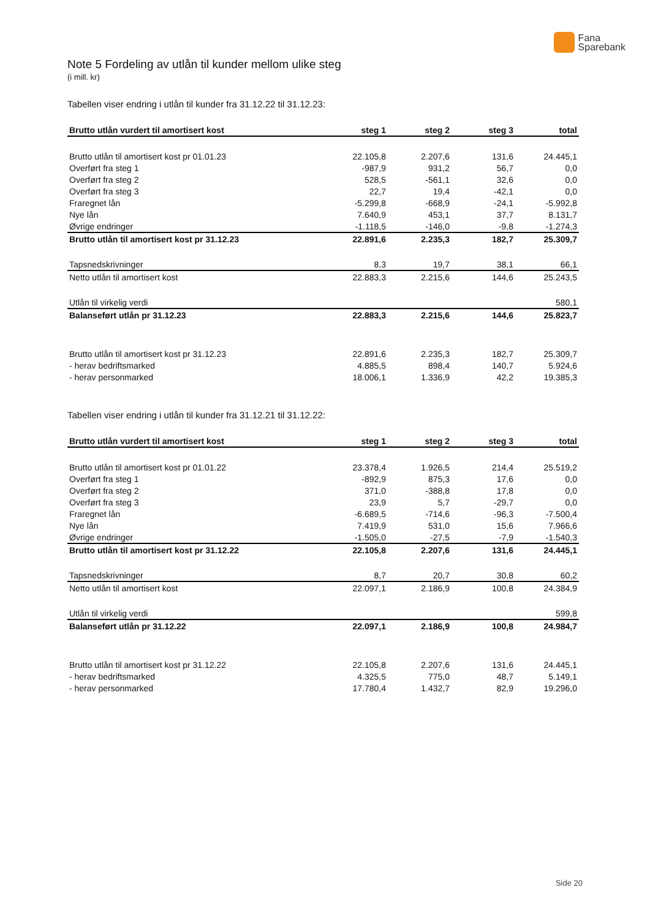Fana
Sparebank
Note 5 Fordeling av utlån til kunder mellom ulike steg
(i mill. kr)
Tabellen viser endring i utlån til kunder fra 31.12.22 til 31.12.23:
| Brutto utlån vurdert til amortisert kost | steg 1 | steg 2 | steg 3 | total |
| --- | --- | --- | --- | --- |
| Brutto utlån til amortisert kost pr 01.01.23 | 22.105,8 | 2.207,6 | 131,6 | 24.445,1 |
| Overført fra steg 1 | -987,9 | 931,2 | 56,7 | 0,0 |
| Overført fra steg 2 | 528,5 | -561,1 | 32,6 | 0,0 |
| Overført fra steg 3 | 22,7 | 19,4 | -42,1 | 0,0 |
| Fraregnet lån | -5.299,8 | -668,9 | -24,1 | -5.992,8 |
| Nye lån | 7.640,9 | 453,1 | 37,7 | 8.131,7 |
| Øvrige endringer | -1.118,5 | -146,0 | -9,8 | -1.274,3 |
| Brutto utlån til amortisert kost pr 31.12.23 | 22.891,6 | 2.235,3 | 182,7 | 25.309,7 |
| Tapsnedskrivninger | 8,3 | 19,7 | 38,1 | 66,1 |
| Netto utlån til amortisert kost | 22.883,3 | 2.215,6 | 144,6 | 25.243,5 |
| Utlån til virkelig verdi | | | | 580,1 |
| Balanseført utlån pr 31.12.23 | 22.883,3 | 2.215,6 | 144,6 | 25.823,7 |
| Brutto utlån til amortisert kost pr 31.12.23 | 22.891,6 | 2.235,3 | 182,7 | 25.309,7 |
| - herav bedriftsmarked | 4.885,5 | 898,4 | 140,7 | 5.924,6 |
| - herav personmarked | 18.006,1 | 1.336,9 | 42,2 | 19.385,3 |
Tabellen viser endring i utlån til kunder fra 31.12.21 til 31.12.22:
| Brutto utlån vurdert til amortisert kost | steg 1 | steg 2 | steg 3 | total |
| --- | --- | --- | --- | --- |
| Brutto utlån til amortisert kost pr 01.01.22 | 23.378,4 | 1.926,5 | 214,4 | 25.519,2 |
| Overført fra steg 1 | -892,9 | 875,3 | 17,6 | 0,0 |
| Overført fra steg 2 | 371,0 | -388,8 | 17,8 | 0,0 |
| Overført fra steg 3 | 23,9 | 5,7 | -29,7 | 0,0 |
| Fraregnet lån | -6.689,5 | -714,6 | -96,3 | -7.500,4 |
| Nye lån | 7.419,9 | 531,0 | 15,6 | 7.966,6 |
| Øvrige endringer | -1.505,0 | -27,5 | -7,9 | -1.540,3 |
| Brutto utlån til amortisert kost pr 31.12.22 | 22.105,8 | 2.207,6 | 131,6 | 24.445,1 |
| Tapsnedskrivninger | 8,7 | 20,7 | 30,8 | 60,2 |
| Netto utlån til amortisert kost | 22.097,1 | 2.186,9 | 100,8 | 24.384,9 |
| Utlån til virkelig verdi | | | | 599,8 |
| Balanseført utlån pr 31.12.22 | 22.097,1 | 2.186,9 | 100,8 | 24.984,7 |
| Brutto utlån til amortisert kost pr 31.12.22 | 22.105,8 | 2.207,6 | 131,6 | 24.445,1 |
| - herav bedriftsmarked | 4.325,5 | 775,0 | 48,7 | 5.149,1 |
| - herav personmarked | 17.780,4 | 1.432,7 | 82,9 | 19.296,0 |
Side 20